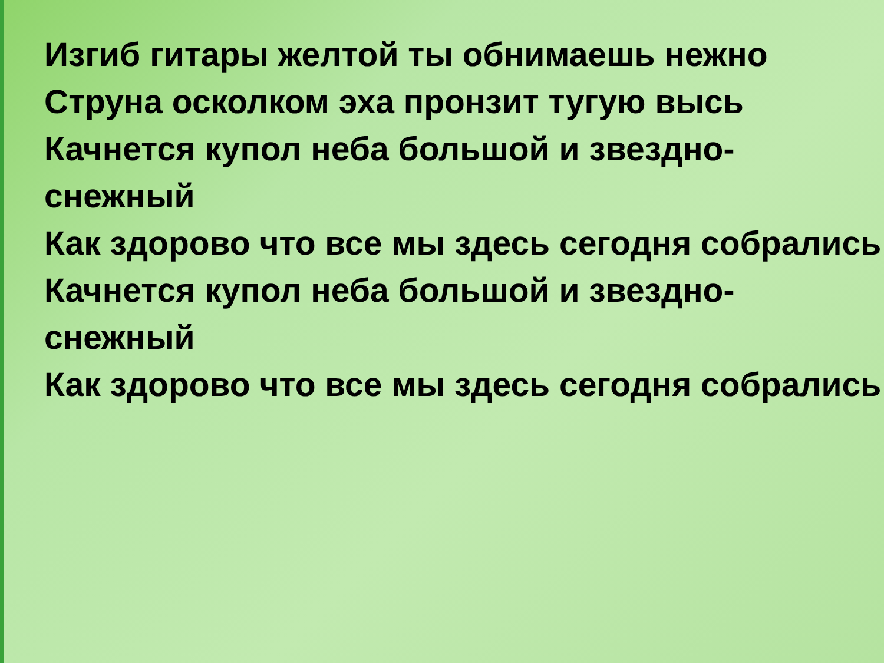Изгиб гитары желтой ты обнимаешь нежно
Струна осколком эха пронзит тугую высь
Качнется купол неба большой и звездно-снежный
Как здорово что все мы здесь сегодня собрались
Качнется купол неба большой и звездно-снежный
Как здорово что все мы здесь сегодня собрались